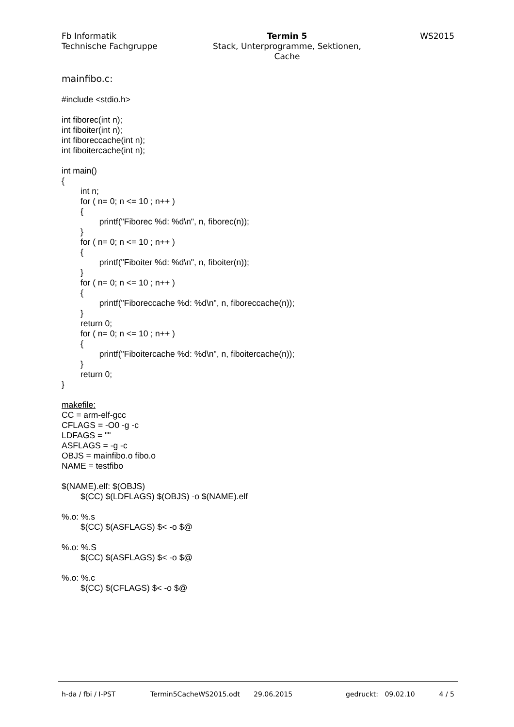Fb Informatik
Technische Fachgruppe
Termin 5
Stack, Unterprogramme, Sektionen,
Cache
WS2015
mainfibo.c: #include <stdio.h> int fiborec(int n); int fiboiter(int n); int fiboreccache(int n); int fiboitercache(int n); int main() { int n; for ( n= 0; n <= 10 ; n++ ) { printf("Fiborec %d: %d\n", n, fiborec(n)); } for ( n= 0; n <= 10 ; n++ ) { printf("Fiboiter %d: %d\n", n, fiboiter(n)); } for ( n= 0; n <= 10 ; n++ ) { printf("Fiboreccache %d: %d\n", n, fiboreccache(n)); } return 0; for ( n= 0; n <= 10 ; n++ ) { printf("Fiboitercache %d: %d\n", n, fiboitercache(n)); } return 0; } makefile: CC = arm-elf-gcc CFLAGS = -O0 -g -c LDFAGS = "" ASFLAGS = -g -c OBJS = mainfibo.o fibo.o NAME = testfibo $(NAME).elf: $(OBJS) $(CC) $(LDFLAGS) $(OBJS) -o $(NAME).elf %.o: %.s $(CC) $(ASFLAGS) $< -o $@ %.o: %.S $(CC) $(ASFLAGS) $< -o $@ %.o: %.c $(CC) $(CFLAGS) $< -o $@
h-da / fbi / I-PST Termin5CacheWS2015.odt 29.06.2015 gedruckt: 09.02.10 4 / 5